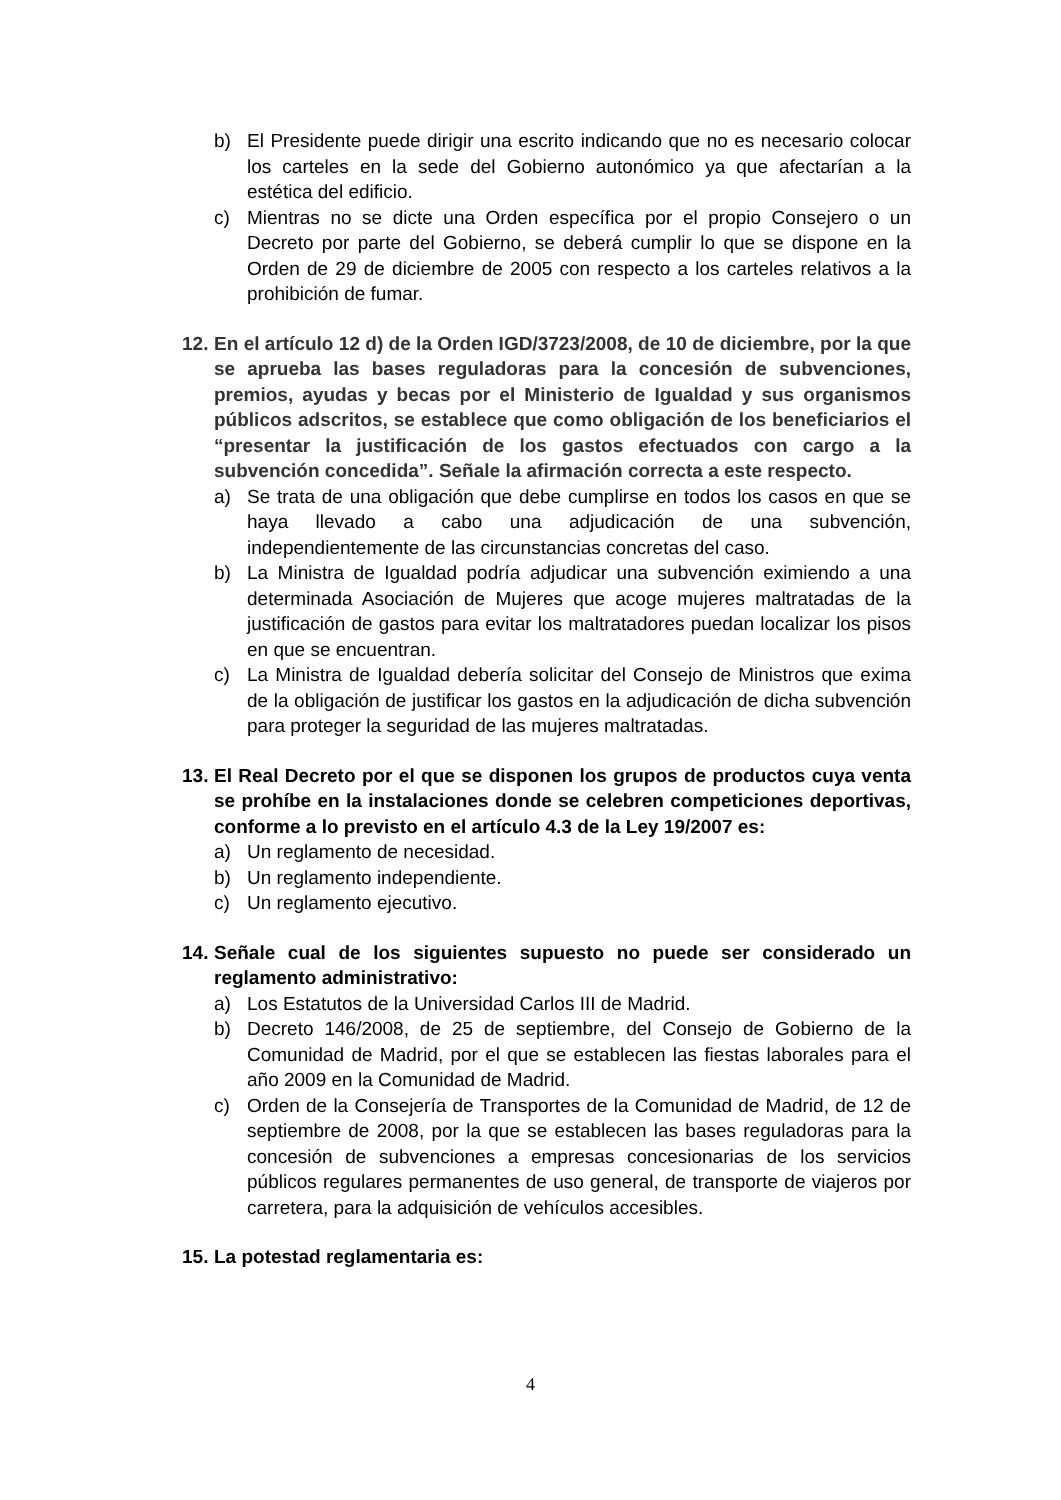b) El Presidente puede dirigir una escrito indicando que no es necesario colocar los carteles en la sede del Gobierno autonómico ya que afectarían a la estética del edificio.
c) Mientras no se dicte una Orden específica por el propio Consejero o un Decreto por parte del Gobierno, se deberá cumplir lo que se dispone en la Orden de 29 de diciembre de 2005 con respecto a los carteles relativos a la prohibición de fumar.
12. En el artículo 12 d) de la Orden IGD/3723/2008, de 10 de diciembre, por la que se aprueba las bases reguladoras para la concesión de subvenciones, premios, ayudas y becas por el Ministerio de Igualdad y sus organismos públicos adscritos, se establece que como obligación de los beneficiarios el “presentar la justificación de los gastos efectuados con cargo a la subvención concedida”. Señale la afirmación correcta a este respecto.
a) Se trata de una obligación que debe cumplirse en todos los casos en que se haya llevado a cabo una adjudicación de una subvención, independientemente de las circunstancias concretas del caso.
b) La Ministra de Igualdad podría adjudicar una subvención eximiendo a una determinada Asociación de Mujeres que acoge mujeres maltratadas de la justificación de gastos para evitar los maltratadores puedan localizar los pisos en que se encuentran.
c) La Ministra de Igualdad debería solicitar del Consejo de Ministros que exima de la obligación de justificar los gastos en la adjudicación de dicha subvención para proteger la seguridad de las mujeres maltratadas.
13. El Real Decreto por el que se disponen los grupos de productos cuya venta se prohíbe en la instalaciones donde se celebren competiciones deportivas, conforme a lo previsto en el artículo 4.3 de la Ley 19/2007 es:
a) Un reglamento de necesidad.
b) Un reglamento independiente.
c) Un reglamento ejecutivo.
14. Señale cual de los siguientes supuesto no puede ser considerado un reglamento administrativo:
a) Los Estatutos de la Universidad Carlos III de Madrid.
b) Decreto 146/2008, de 25 de septiembre, del Consejo de Gobierno de la Comunidad de Madrid, por el que se establecen las fiestas laborales para el año 2009 en la Comunidad de Madrid.
c) Orden de la Consejería de Transportes de la Comunidad de Madrid, de 12 de septiembre de 2008, por la que se establecen las bases reguladoras para la concesión de subvenciones a empresas concesionarias de los servicios públicos regulares permanentes de uso general, de transporte de viajeros por carretera, para la adquisición de vehículos accesibles.
15. La potestad reglamentaria es:
4